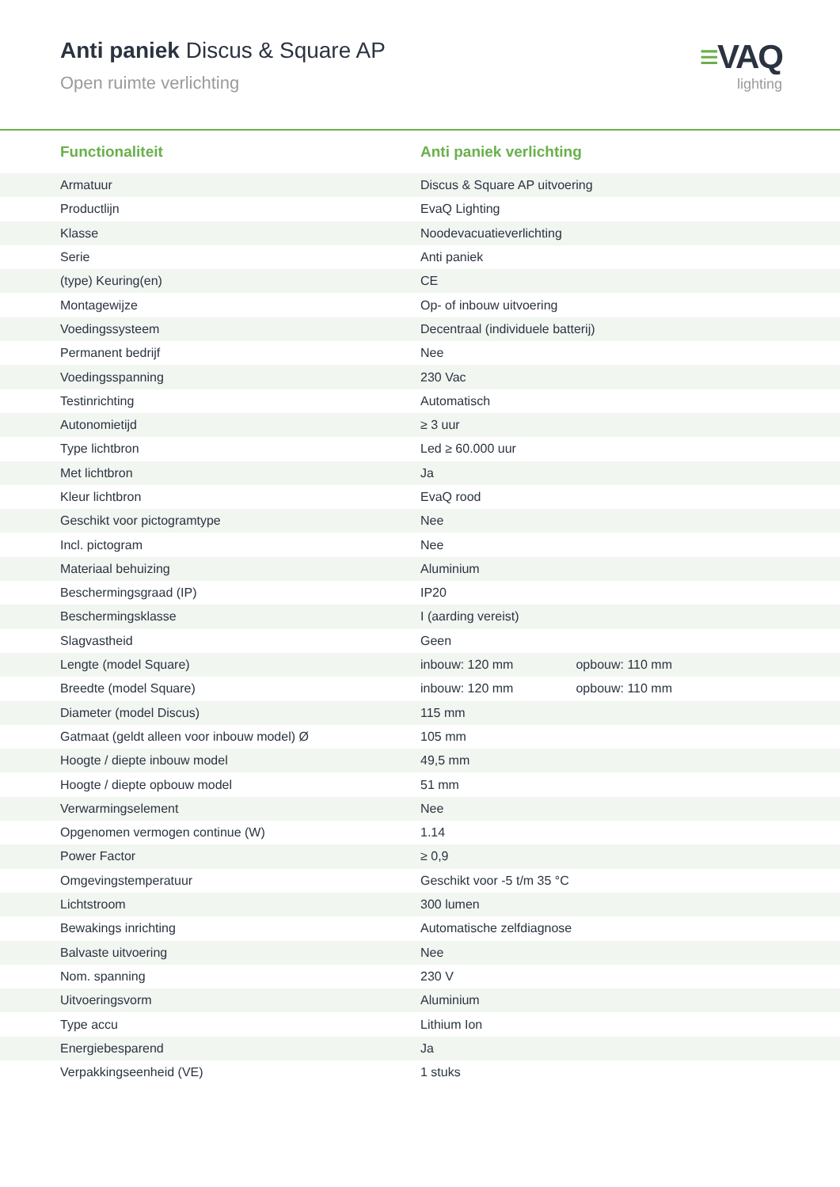Anti paniek Discus & Square AP
Open ruimte verlichting
≡VAQ
lighting
| Functionaliteit | Anti paniek verlichting |
| --- | --- |
| Armatuur | Discus & Square AP uitvoering |
| Productlijn | EvaQ Lighting |
| Klasse | Noodevacuatieverlichting |
| Serie | Anti paniek |
| (type) Keuring(en) | CE |
| Montagewijze | Op- of inbouw uitvoering |
| Voedingssysteem | Decentraal (individuele batterij) |
| Permanent bedrijf | Nee |
| Voedingsspanning | 230 Vac |
| Testinrichting | Automatisch |
| Autonomietijd | ≥ 3 uur |
| Type lichtbron | Led ≥ 60.000 uur |
| Met lichtbron | Ja |
| Kleur lichtbron | EvaQ rood |
| Geschikt voor pictogramtype | Nee |
| Incl. pictogram | Nee |
| Materiaal behuizing | Aluminium |
| Beschermingsgraad (IP) | IP20 |
| Beschermingsklasse | I (aarding vereist) |
| Slagvastheid | Geen |
| Lengte (model Square) | inbouw: 120 mm opbouw: 110 mm |
| Breedte (model Square) | inbouw: 120 mm opbouw: 110 mm |
| Diameter (model Discus) | 115 mm |
| Gatmaat (geldt alleen voor inbouw model) Ø | 105 mm |
| Hoogte / diepte inbouw model | 49,5 mm |
| Hoogte / diepte opbouw model | 51 mm |
| Verwarmingselement | Nee |
| Opgenomen vermogen continue (W) | 1.14 |
| Power Factor | ≥ 0,9 |
| Omgevingstemperatuur | Geschikt voor -5 t/m 35 °C |
| Lichtstroom | 300 lumen |
| Bewakings inrichting | Automatische zelfdiagnose |
| Balvaste uitvoering | Nee |
| Nom. spanning | 230 V |
| Uitvoeringsvorm | Aluminium |
| Type accu | Lithium Ion |
| Energiebesparend | Ja |
| Verpakkingseenheid (VE) | 1 stuks |